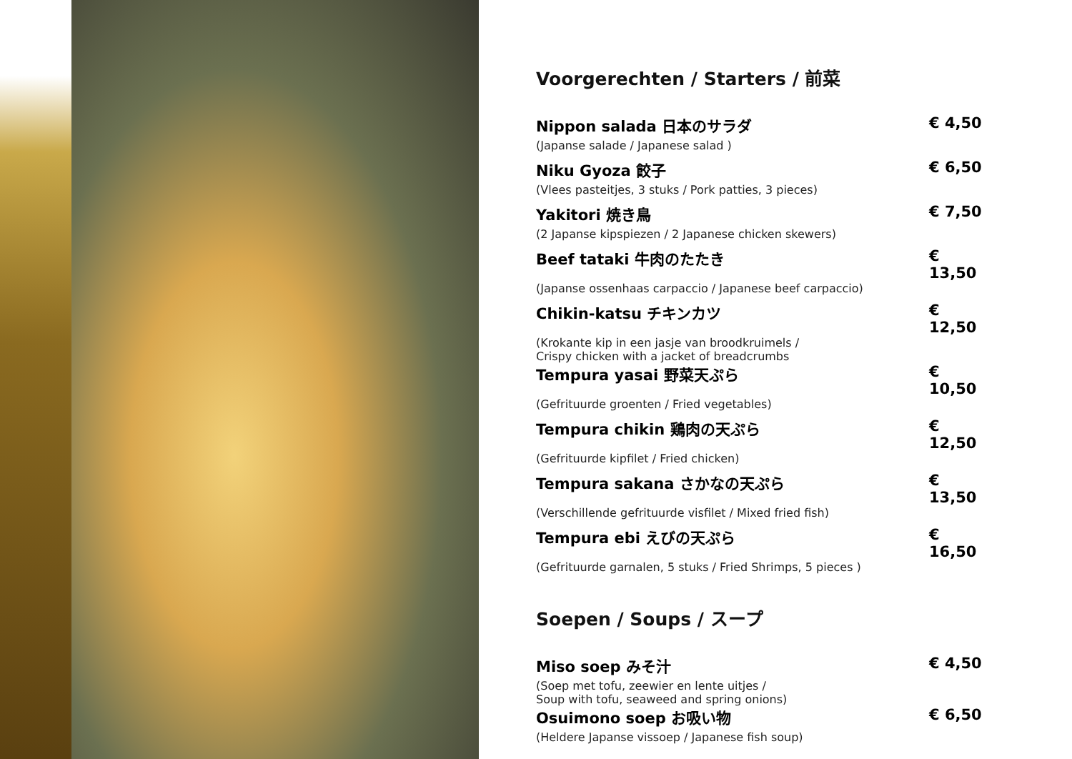Voorgerechten / Starters / 前菜
| Nippon salada 日本のサラダ | € 4,50 |
| (Japanse salade / Japanese salad ) | |
| Niku Gyoza 餃子 | € 6,50 |
| (Vlees pasteitjes, 3 stuks / Pork patties, 3 pieces) | |
| Yakitori 焼き鳥 | € 7,50 |
| (2 Japanse kipspiezen / 2 Japanese chicken skewers) | |
| Beef tataki 牛肉のたたき | € 13,50 |
| (Japanse ossenhaas carpaccio / Japanese beef carpaccio) | |
| Chikin-katsu チキンカツ | € 12,50 |
| (Krokante kip in een jasje van broodkruimels / Crispy chicken with a jacket of breadcrumbs | |
| Tempura yasai 野菜天ぷら | € 10,50 |
| (Gefrituurde groenten / Fried vegetables) | |
| Tempura chikin 鶏肉の天ぷら | € 12,50 |
| (Gefrituurde kipfilet / Fried chicken) | |
| Tempura sakana さかなの天ぷら | € 13,50 |
| (Verschillende gefrituurde visfilet / Mixed fried fish) | |
| Tempura ebi えびの天ぷら | € 16,50 |
| (Gefrituurde garnalen, 5 stuks / Fried Shrimps, 5 pieces ) | |
Soepen / Soups / スープ
| Miso soep みそ汁 | € 4,50 |
| (Soep met tofu, zeewier en lente uitjes / Soup with tofu, seaweed and spring onions) | |
| Osuimono soep お吸い物 | € 6,50 |
| (Heldere Japanse vissoep / Japanese fish soup) | |